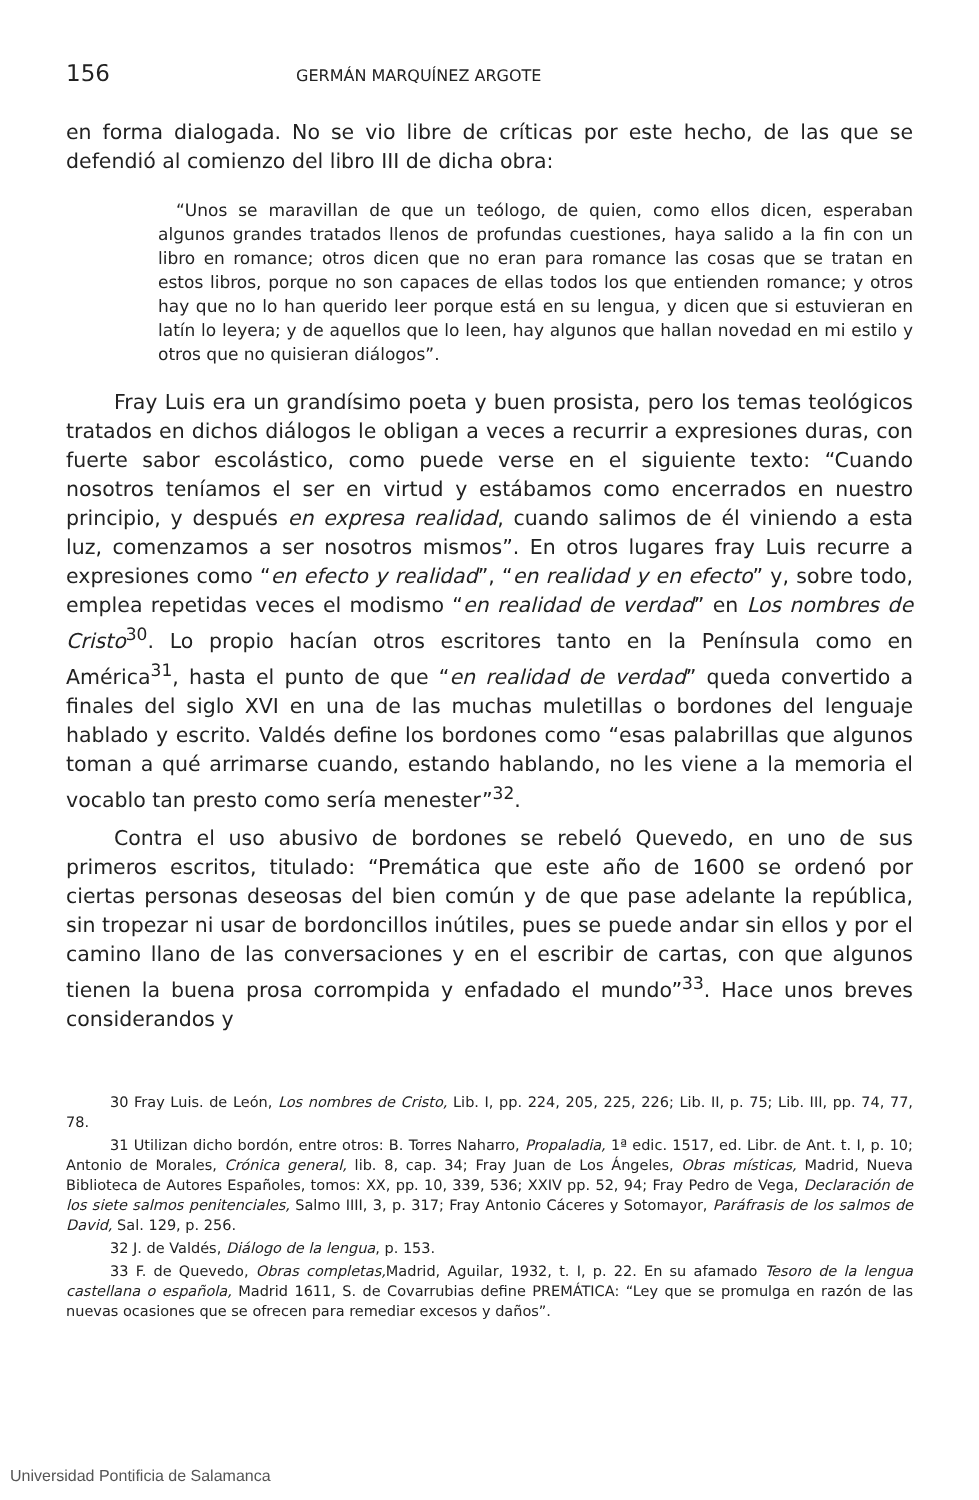156 GERMÁN MARQUÍNEZ ARGOTE
en forma dialogada. No se vio libre de críticas por este hecho, de las que se defendió al comienzo del libro III de dicha obra:
“Unos se maravillan de que un teólogo, de quien, como ellos dicen, esperaban algunos grandes tratados llenos de profundas cuestiones, haya salido a la fin con un libro en romance; otros dicen que no eran para romance las cosas que se tratan en estos libros, porque no son capaces de ellas todos los que entienden romance; y otros hay que no lo han querido leer porque está en su lengua, y dicen que si estuvieran en latín lo leyera; y de aquellos que lo leen, hay algunos que hallan novedad en mi estilo y otros que no quisieran diálogos”.
Fray Luis era un grandísimo poeta y buen prosista, pero los temas teológicos tratados en dichos diálogos le obligan a veces a recurrir a expresiones duras, con fuerte sabor escolástico, como puede verse en el siguiente texto: “Cuando nosotros teníamos el ser en virtud y estábamos como encerrados en nuestro principio, y después en expresa realidad, cuando salimos de él viniendo a esta luz, comenzamos a ser nosotros mismos”. En otros lugares fray Luis recurre a expresiones como “en efecto y realidad”, “en realidad y en efecto” y, sobre todo, emplea repetidas veces el modismo “en realidad de verdad” en Los nombres de Cristo<sup>30</sup>. Lo propio hacían otros escritores tanto en la Península como en América<sup>31</sup>, hasta el punto de que “en realidad de verdad” queda convertido a finales del siglo XVI en una de las muchas muletillas o bordones del lenguaje hablado y escrito. Valdés define los bordones como “esas palabrillas que algunos toman a qué arrimarse cuando, estando hablando, no les viene a la memoria el vocablo tan presto como sería menester”<sup>32</sup>.
Contra el uso abusivo de bordones se rebeló Quevedo, en uno de sus primeros escritos, titulado: “Premática que este año de 1600 se ordenó por ciertas personas deseosas del bien común y de que pase adelante la república, sin tropezar ni usar de bordoncillos inútiles, pues se puede andar sin ellos y por el camino llano de las conversaciones y en el escribir de cartas, con que algunos tienen la buena prosa corrompida y enfadado el mundo”<sup>33</sup>. Hace unos breves considerandos y
30 Fray Luis. de León, Los nombres de Cristo, Lib. I, pp. 224, 205, 225, 226; Lib. II, p. 75; Lib. III, pp. 74, 77, 78.
31 Utilizan dicho bordón, entre otros: B. Torres Naharro, Propaladia, 1ª edic. 1517, ed. Libr. de Ant. t. I, p. 10; Antonio de Morales, Crónica general, lib. 8, cap. 34; Fray Juan de Los Ángeles, Obras místicas, Madrid, Nueva Biblioteca de Autores Españoles, tomos: XX, pp. 10, 339, 536; XXIV pp. 52, 94; Fray Pedro de Vega, Declaración de los siete salmos penitenciales, Salmo IIII, 3, p. 317; Fray Antonio Cáceres y Sotomayor, Paráfrasis de los salmos de David, Sal. 129, p. 256.
32 J. de Valdés, Diálogo de la lengua, p. 153.
33 F. de Quevedo, Obras completas, Madrid, Aguilar, 1932, t. I, p. 22. En su afamado Tesoro de la lengua castellana o española, Madrid 1611, S. de Covarrubias define PREMÁTICA: “Ley que se promulga en razón de las nuevas ocasiones que se ofrecen para remediar excesos y daños”.
Universidad Pontificia de Salamanca